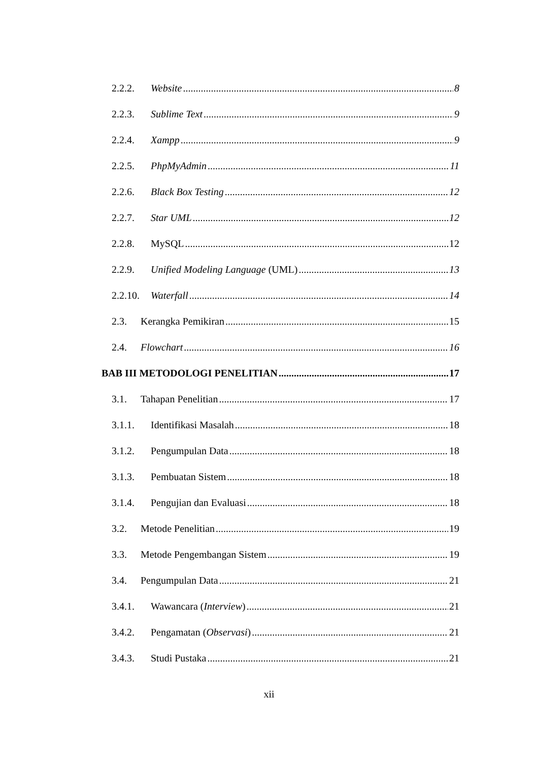2.2.2. Website 8
2.2.3. Sublime Text 9
2.2.4. Xampp 9
2.2.5. PhpMyAdmin 11
2.2.6. Black Box Testing 12
2.2.7. Star UML 12
2.2.8. MySQL 12
2.2.9. Unified Modeling Language (UML) 13
2.2.10. Waterfall 14
2.3. Kerangka Pemikiran 15
2.4. Flowchart 16
BAB III METODOLOGI PENELITIAN 17
3.1. Tahapan Penelitian 17
3.1.1. Identifikasi Masalah 18
3.1.2. Pengumpulan Data 18
3.1.3. Pembuatan Sistem 18
3.1.4. Pengujian dan Evaluasi 18
3.2. Metode Penelitian 19
3.3. Metode Pengembangan Sistem 19
3.4. Pengumpulan Data 21
3.4.1. Wawancara (Interview) 21
3.4.2. Pengamatan (Observasi) 21
3.4.3. Studi Pustaka 21
xii